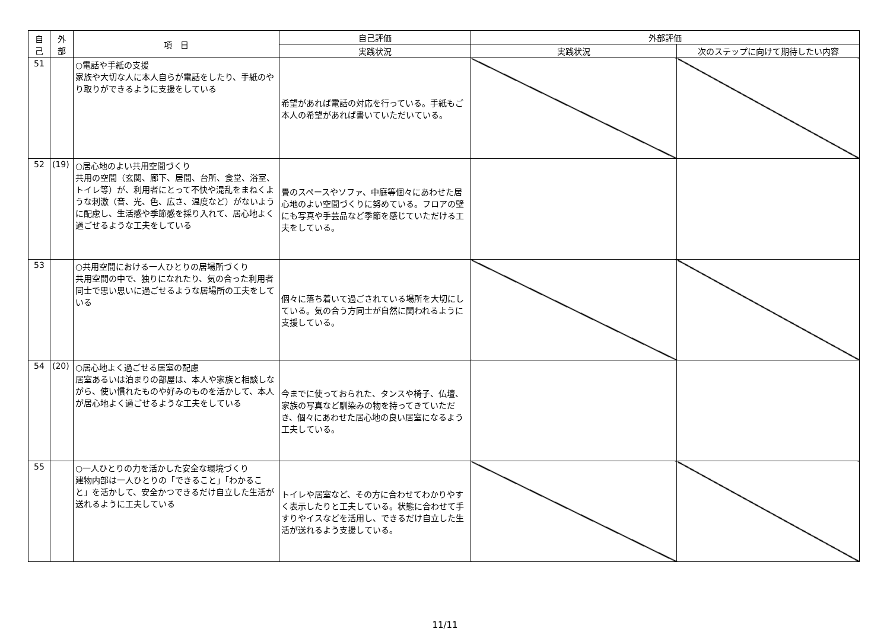| 自 己 | 外 部 | 項 目 | 自己評価 | 外部評価 | |
| --- | --- | --- | --- | --- | --- |
| | | | 実践状況 | 実践状況 | 次のステップに向けて期待したい内容 |
| 51 | | ○電話や手紙の支援 家族や大切な人に本人自らが電話をしたり、手紙のやり取りができるように支援をしている | 希望があれば電話の対応を行っている。手紙もご本人の希望があれば書いていただいている。 | | |
| 52 | (19) | ○居心地のよい共用空間づくり 共用の空間（玄関、廊下、居間、台所、食堂、浴室、トイレ等）が、利用者にとって不快や混乱をまねくような刺激（音、光、色、広さ、温度など）がないように配慮し、生活感や季節感を採り入れて、居心地よく過ごせるような工夫をしている | 畳のスペースやソファ、中庭等個々にあわせた居心地のよい空間づくりに努めている。フロアの壁にも写真や手芸品など季節を感じていただける工夫をしている。 | | |
| 53 | | ○共用空間における一人ひとりの居場所づくり 共用空間の中で、独りになれたり、気の合った利用者同士で思い思いに過ごせるような居場所の工夫をしている | 個々に落ち着いて過ごされている場所を大切にしている。気の合う方同士が自然に関われるように支援している。 | | |
| 54 | (20) | ○居心地よく過ごせる居室の配慮 居室あるいは泊まりの部屋は、本人や家族と相談しながら、使い慣れたものや好みのものを活かして、本人が居心地よく過ごせるような工夫をしている | 今までに使っておられた、タンスや椅子、仏壇、家族の写真など馴染みの物を持ってきていただき、個々にあわせた居心地の良い居室になるよう工夫している。 | | |
| 55 | | ○一人ひとりの力を活かした安全な環境づくり 建物内部は一人ひとりの「できること」「わかること」を活かして、安全かつできるだけ自立した生活が送れるように工夫している | トイレや居室など、その方に合わせてわかりやすく表示したりと工夫している。状態に合わせて手すりやイスなどを活用し、できるだけ自立した生活が送れるよう支援している。 | | |
11/11